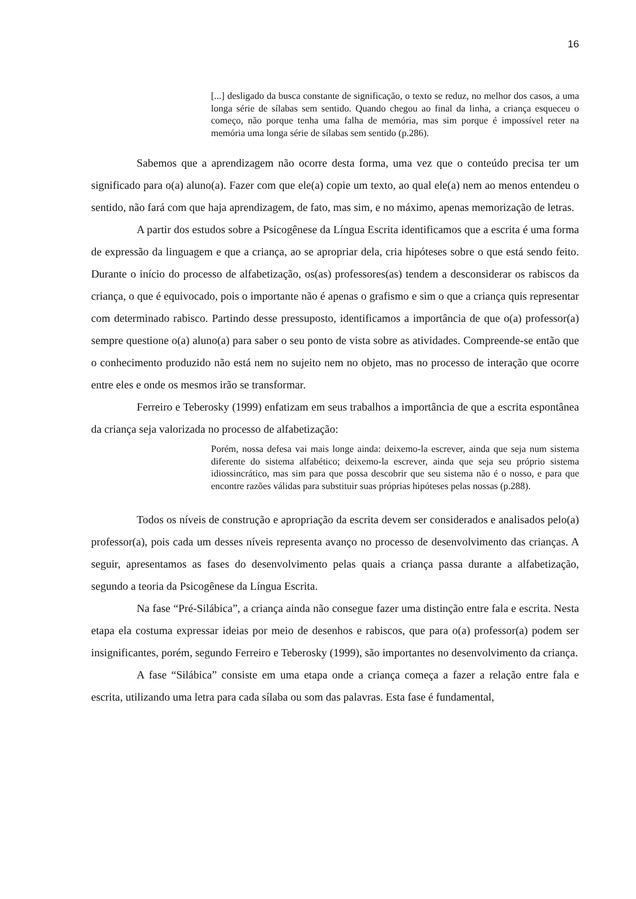16
[...] desligado da busca constante de significação, o texto se reduz, no melhor dos casos, a uma longa série de sílabas sem sentido. Quando chegou ao final da linha, a criança esqueceu o começo, não porque tenha uma falha de memória, mas sim porque é impossível reter na memória uma longa série de sílabas sem sentido (p.286).
Sabemos que a aprendizagem não ocorre desta forma, uma vez que o conteúdo precisa ter um significado para o(a) aluno(a). Fazer com que ele(a) copie um texto, ao qual ele(a) nem ao menos entendeu o sentido, não fará com que haja aprendizagem, de fato, mas sim, e no máximo, apenas memorização de letras.
A partir dos estudos sobre a Psicogênese da Língua Escrita identificamos que a escrita é uma forma de expressão da linguagem e que a criança, ao se apropriar dela, cria hipóteses sobre o que está sendo feito. Durante o início do processo de alfabetização, os(as) professores(as) tendem a desconsiderar os rabiscos da criança, o que é equivocado, pois o importante não é apenas o grafismo e sim o que a criança quis representar com determinado rabisco. Partindo desse pressuposto, identificamos a importância de que o(a) professor(a) sempre questione o(a) aluno(a) para saber o seu ponto de vista sobre as atividades. Compreende-se então que o conhecimento produzido não está nem no sujeito nem no objeto, mas no processo de interação que ocorre entre eles e onde os mesmos irão se transformar.
Ferreiro e Teberosky (1999) enfatizam em seus trabalhos a importância de que a escrita espontânea da criança seja valorizada no processo de alfabetização:
Porém, nossa defesa vai mais longe ainda: deixemo-la escrever, ainda que seja num sistema diferente do sistema alfabético; deixemo-la escrever, ainda que seja seu próprio sistema idiossincrático, mas sim para que possa descobrir que seu sistema não é o nosso, e para que encontre razões válidas para substituir suas próprias hipóteses pelas nossas (p.288).
Todos os níveis de construção e apropriação da escrita devem ser considerados e analisados pelo(a) professor(a), pois cada um desses níveis representa avanço no processo de desenvolvimento das crianças. A seguir, apresentamos as fases do desenvolvimento pelas quais a criança passa durante a alfabetização, segundo a teoria da Psicogênese da Língua Escrita.
Na fase “Pré-Silábica”, a criança ainda não consegue fazer uma distinção entre fala e escrita. Nesta etapa ela costuma expressar ideias por meio de desenhos e rabiscos, que para o(a) professor(a) podem ser insignificantes, porém, segundo Ferreiro e Teberosky (1999), são importantes no desenvolvimento da criança.
A fase “Silábica” consiste em uma etapa onde a criança começa a fazer a relação entre fala e escrita, utilizando uma letra para cada sílaba ou som das palavras. Esta fase é fundamental,